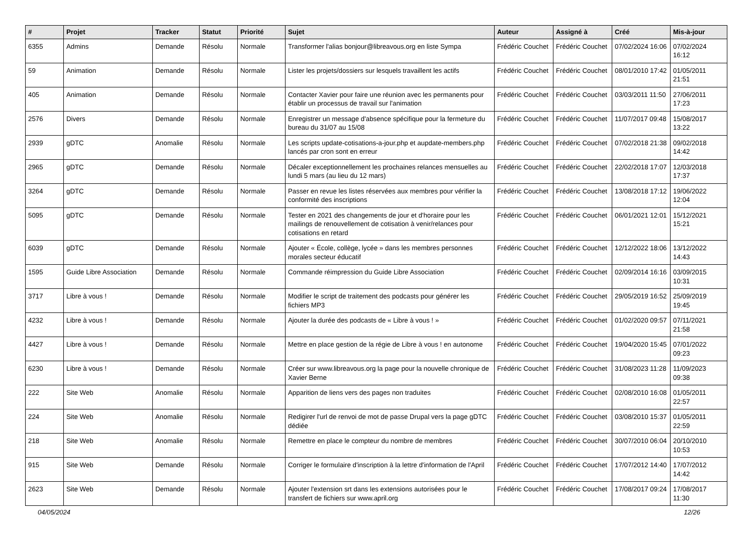| # | Projet | Tracker | Statut | Priorité | Sujet | Auteur | Assigné à | Créé | Mis-à-jour |
| --- | --- | --- | --- | --- | --- | --- | --- | --- | --- |
| 6355 | Admins | Demande | Résolu | Normale | Transformer l'alias bonjour@libreavous.org en liste Sympa | Frédéric Couchet | Frédéric Couchet | 07/02/2024 16:06 | 07/02/2024 16:12 |
| 59 | Animation | Demande | Résolu | Normale | Lister les projets/dossiers sur lesquels travaillent les actifs | Frédéric Couchet | Frédéric Couchet | 08/01/2010 17:42 | 01/05/2011 21:51 |
| 405 | Animation | Demande | Résolu | Normale | Contacter Xavier pour faire une réunion avec les permanents pour établir un processus de travail sur l'animation | Frédéric Couchet | Frédéric Couchet | 03/03/2011 11:50 | 27/06/2011 17:23 |
| 2576 | Divers | Demande | Résolu | Normale | Enregistrer un message d'absence spécifique pour la fermeture du bureau du 31/07 au 15/08 | Frédéric Couchet | Frédéric Couchet | 11/07/2017 09:48 | 15/08/2017 13:22 |
| 2939 | gDTC | Anomalie | Résolu | Normale | Les scripts update-cotisations-a-jour.php et aupdate-members.php lancés par cron sont en erreur | Frédéric Couchet | Frédéric Couchet | 07/02/2018 21:38 | 09/02/2018 14:42 |
| 2965 | gDTC | Demande | Résolu | Normale | Décaler exceptionnellement les prochaines relances mensuelles au lundi 5 mars (au lieu du 12 mars) | Frédéric Couchet | Frédéric Couchet | 22/02/2018 17:07 | 12/03/2018 17:37 |
| 3264 | gDTC | Demande | Résolu | Normale | Passer en revue les listes réservées aux membres pour vérifier la conformité des inscriptions | Frédéric Couchet | Frédéric Couchet | 13/08/2018 17:12 | 19/06/2022 12:04 |
| 5095 | gDTC | Demande | Résolu | Normale | Tester en 2021 des changements de jour et d'horaire pour les mailings de renouvellement de cotisation à venir/relances pour cotisations en retard | Frédéric Couchet | Frédéric Couchet | 06/01/2021 12:01 | 15/12/2021 15:21 |
| 6039 | gDTC | Demande | Résolu | Normale | Ajouter « École, collège, lycée » dans les membres personnes morales secteur éducatif | Frédéric Couchet | Frédéric Couchet | 12/12/2022 18:06 | 13/12/2022 14:43 |
| 1595 | Guide Libre Association | Demande | Résolu | Normale | Commande réimpression du Guide Libre Association | Frédéric Couchet | Frédéric Couchet | 02/09/2014 16:16 | 03/09/2015 10:31 |
| 3717 | Libre à vous ! | Demande | Résolu | Normale | Modifier le script de traitement des podcasts pour générer les fichiers MP3 | Frédéric Couchet | Frédéric Couchet | 29/05/2019 16:52 | 25/09/2019 19:45 |
| 4232 | Libre à vous ! | Demande | Résolu | Normale | Ajouter la durée des podcasts de « Libre à vous ! » | Frédéric Couchet | Frédéric Couchet | 01/02/2020 09:57 | 07/11/2021 21:58 |
| 4427 | Libre à vous ! | Demande | Résolu | Normale | Mettre en place gestion de la régie de Libre à vous ! en autonome | Frédéric Couchet | Frédéric Couchet | 19/04/2020 15:45 | 07/01/2022 09:23 |
| 6230 | Libre à vous ! | Demande | Résolu | Normale | Créer sur www.libreavous.org la page pour la nouvelle chronique de Xavier Berne | Frédéric Couchet | Frédéric Couchet | 31/08/2023 11:28 | 11/09/2023 09:38 |
| 222 | Site Web | Anomalie | Résolu | Normale | Apparition de liens vers des pages non traduites | Frédéric Couchet | Frédéric Couchet | 02/08/2010 16:08 | 01/05/2011 22:57 |
| 224 | Site Web | Anomalie | Résolu | Normale | Redigirer l'url de renvoi de mot de passe Drupal vers la page gDTC dédiée | Frédéric Couchet | Frédéric Couchet | 03/08/2010 15:37 | 01/05/2011 22:59 |
| 218 | Site Web | Anomalie | Résolu | Normale | Remettre en place le compteur du nombre de membres | Frédéric Couchet | Frédéric Couchet | 30/07/2010 06:04 | 20/10/2010 10:53 |
| 915 | Site Web | Demande | Résolu | Normale | Corriger le formulaire d'inscription à la lettre d'information de l'April | Frédéric Couchet | Frédéric Couchet | 17/07/2012 14:40 | 17/07/2012 14:42 |
| 2623 | Site Web | Demande | Résolu | Normale | Ajouter l'extension srt dans les extensions autorisées pour le transfert de fichiers sur www.april.org | Frédéric Couchet | Frédéric Couchet | 17/08/2017 09:24 | 17/08/2017 11:30 |
04/05/2024 12/26